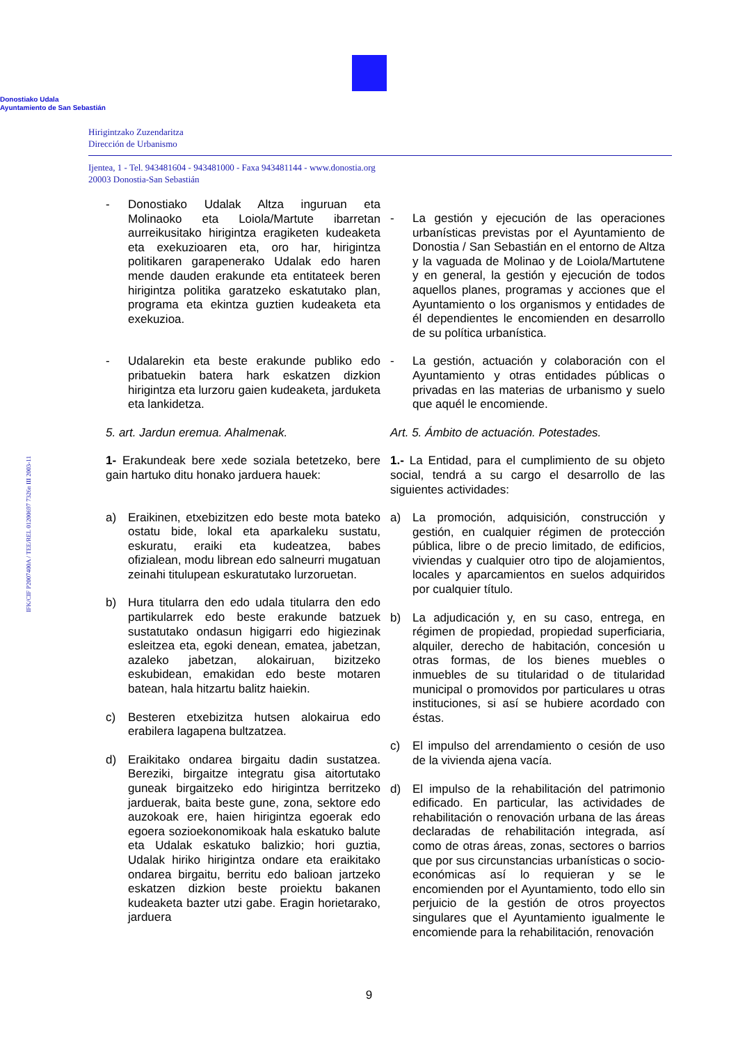Donostiako Udala
Ayuntamiento de San Sebastián
Hirigintzako Zuzendaritza
Dirección de Urbanismo
Ijentea, 1 - Tel. 943481604 - 943481000 - Faxa 943481144 - www.donostia.org
20003 Donostia-San Sebastián
IFK/CIF P2007400A / TEE/REL 01200697 7326n III 2003-11
- Donostiako Udalak Altza inguruan eta Molinaoko eta Loiola/Martute ibarretan aurreikusitako hirigintza eragiketen kudeaketa eta exekuzioaren eta, oro har, hirigintza politikaren garapenerako Udalak edo haren mende dauden erakunde eta entitateek beren hirigintza politika garatzeko eskatutako plan, programa eta ekintza guztien kudeaketa eta exekuzioa.
- Udalarekin eta beste erakunde publiko edo pribatuekin batera hark eskatzen dizkion hirigintza eta lurzoru gaien kudeaketa, jarduketa eta lankidetza.
5. art. Jardun eremua. Ahalmenak.
1- Erakundeak bere xede soziala betetzeko, bere gain hartuko ditu honako jarduera hauek:
a) Eraikinen, etxebizitzen edo beste mota bateko ostatu bide, lokal eta aparkaleku sustatu, eskuratu, eraiki eta kudeatzea, babes ofizialean, modu librean edo salneurri mugatuan zeinahi titulupean eskuratutako lurzoruetan.
b) Hura titularra den edo udala titularra den edo partikularrek edo beste erakunde batzuek sustatutako ondasun higigarri edo higiezinak esleitzea eta, egoki denean, ematea, jabetzan, azaleko jabetzan, alokairuan, bizitzeko eskubidean, emakidan edo beste motaren batean, hala hitzartu balitz haiekin.
c) Besteren etxebizitza hutsen alokairua edo erabilera lagapena bultzatzea.
d) Eraikitako ondarea birgaitu dadin sustatzea. Bereziki, birgaitze integratu gisa aitortutako guneak birgaitzeko edo hirigintza berritzeko jarduerak, baita beste gune, zona, sektore edo auzokoak ere, haien hirigintza egoerak edo egoera sozioekonomikoak hala eskatuko balute eta Udalak eskatuko balizkio; hori guztia, Udalak hiriko hirigintza ondare eta eraikitako ondarea birgaitu, berritu edo balioan jartzeko eskatzen dizkion beste proiektu bakanen kudeaketa bazter utzi gabe. Eragin horietarako, jarduera
- La gestión y ejecución de las operaciones urbanísticas previstas por el Ayuntamiento de Donostia / San Sebastián en el entorno de Altza y la vaguada de Molinao y de Loiola/Martutene y en general, la gestión y ejecución de todos aquellos planes, programas y acciones que el Ayuntamiento o los organismos y entidades de él dependientes le encomienden en desarrollo de su política urbanística.
- La gestión, actuación y colaboración con el Ayuntamiento y otras entidades públicas o privadas en las materias de urbanismo y suelo que aquél le encomiende.
Art. 5. Ámbito de actuación. Potestades.
1.- La Entidad, para el cumplimiento de su objeto social, tendrá a su cargo el desarrollo de las siguientes actividades:
a) La promoción, adquisición, construcción y gestión, en cualquier régimen de protección pública, libre o de precio limitado, de edificios, viviendas y cualquier otro tipo de alojamientos, locales y aparcamientos en suelos adquiridos por cualquier título.
b) La adjudicación y, en su caso, entrega, en régimen de propiedad, propiedad superficiaria, alquiler, derecho de habitación, concesión u otras formas, de los bienes muebles o inmuebles de su titularidad o de titularidad municipal o promovidos por particulares u otras instituciones, si así se hubiere acordado con éstas.
c) El impulso del arrendamiento o cesión de uso de la vivienda ajena vacía.
d) El impulso de la rehabilitación del patrimonio edificado. En particular, las actividades de rehabilitación o renovación urbana de las áreas declaradas de rehabilitación integrada, así como de otras áreas, zonas, sectores o barrios que por sus circunstancias urbanísticas o socio-económicas así lo requieran y se le encomienden por el Ayuntamiento, todo ello sin perjuicio de la gestión de otros proyectos singulares que el Ayuntamiento igualmente le encomiende para la rehabilitación, renovación
9